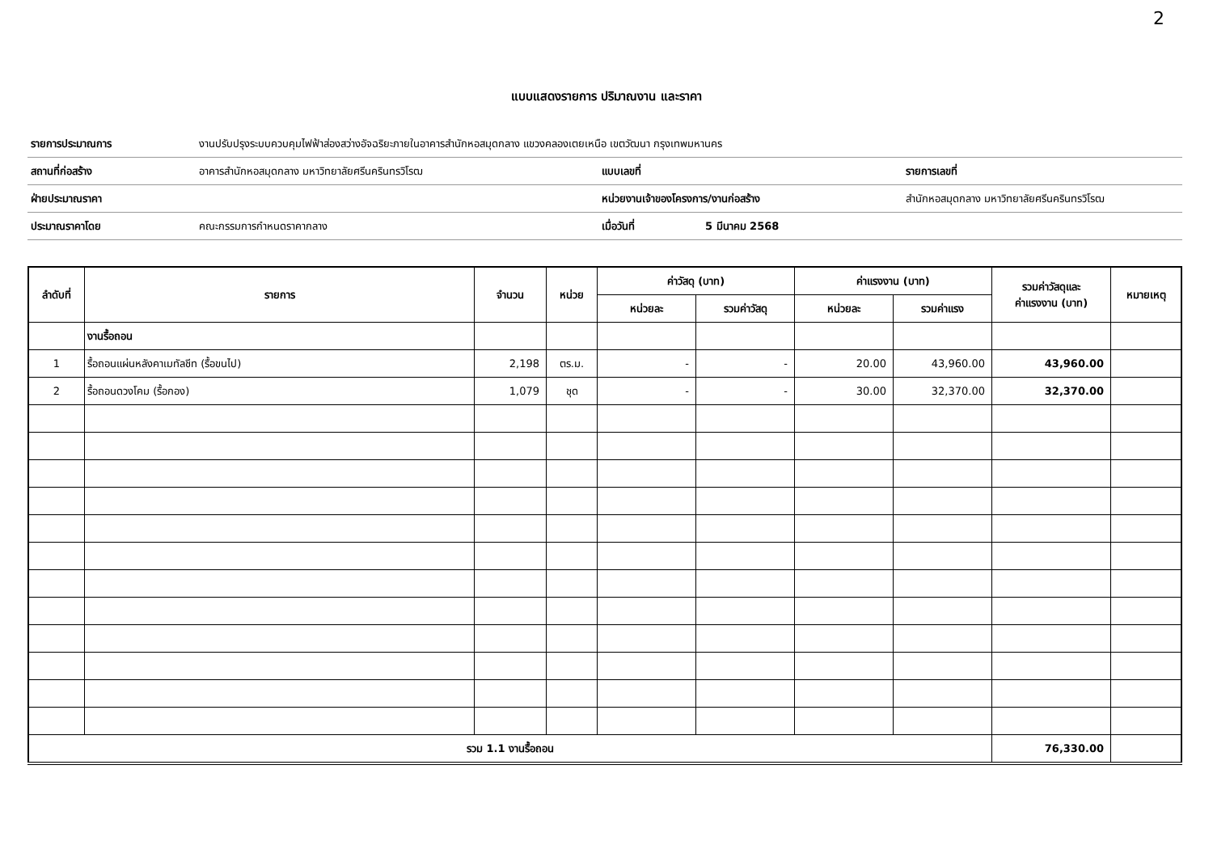2
แบบแสดงรายการ ปริมาณงาน และราคา
| รายการประมาณการ | งานปรับปรุงระบบควบคุมไฟฟ้าส่องสว่างอัจฉริยะภายในอาคารสำนักหอสมุดกลาง แขวงคลองเตยเหนือ เขตวัฒนา กรุงเทพมหานคร | | | |
| สถานที่ก่อสร้าง | อาคารสำนักหอสมุดกลาง มหาวิทยาลัยศรีนครินทรวิโรฒ | แบบเลขที่ | | รายการเลขที่ |
| ฝ่ายประมาณราคา | | หน่วยงานเจ้าของโครงการ/งานก่อสร้าง | | สำนักหอสมุดกลาง มหาวิทยาลัยศรีนครินทรวิโรฒ |
| ประมาณราคาโดย | คณะกรรมการกำหนดราคากลาง | เมื่อวันที่ | 5 มีนาคม 2568 | |
| ลำดับที่ | รายการ | จำนวน | หน่วย | ค่าวัสดุ (บาท) | | ค่าแรงงาน (บาท) | | รวมค่าวัสดุและ ค่าแรงงาน (บาท) | หมายเหตุ |
| --- | --- | --- | --- | --- | --- | --- | --- | --- | --- |
| | | | | หน่วยละ | รวมค่าวัสดุ | หน่วยละ | รวมค่าแรง | | |
| | งานรื้อถอน | | | | | | | | |
| 1 | รื้อถอนแผ่นหลังคาเมทัลชีท (รื้อขนไป) | 2,198 | ตร.ม. | - | - | 20.00 | 43,960.00 | 43,960.00 | |
| 2 | รื้อถอนดวงโคม (รื้อกอง) | 1,079 | ชุด | - | - | 30.00 | 32,370.00 | 32,370.00 | |
| รวม 1.1 งานรื้อถอน | | | | | | | | 76,330.00 | |